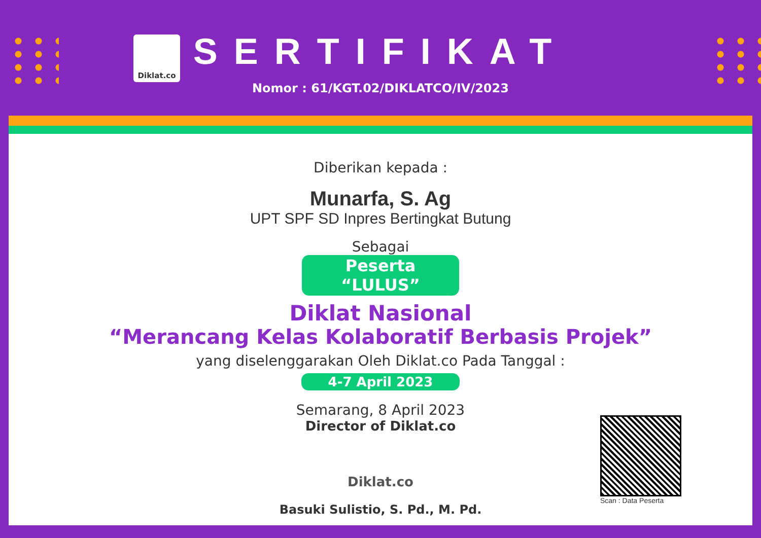Diklat.co
SERTIFIKAT
Nomor : 61/KGT.02/DIKLATCO/IV/2023
Diberikan kepada :
Munarfa, S. Ag
UPT SPF SD Inpres Bertingkat Butung
Sebagai
Peserta “LULUS”
Diklat Nasional
“Merancang Kelas Kolaboratif Berbasis Projek”
yang diselenggarakan Oleh Diklat.co Pada Tanggal :
4-7 April 2023
Semarang, 8 April 2023
Director of Diklat.co
Diklat.co
Basuki Sulistio, S. Pd., M. Pd.
Scan : Data Peserta